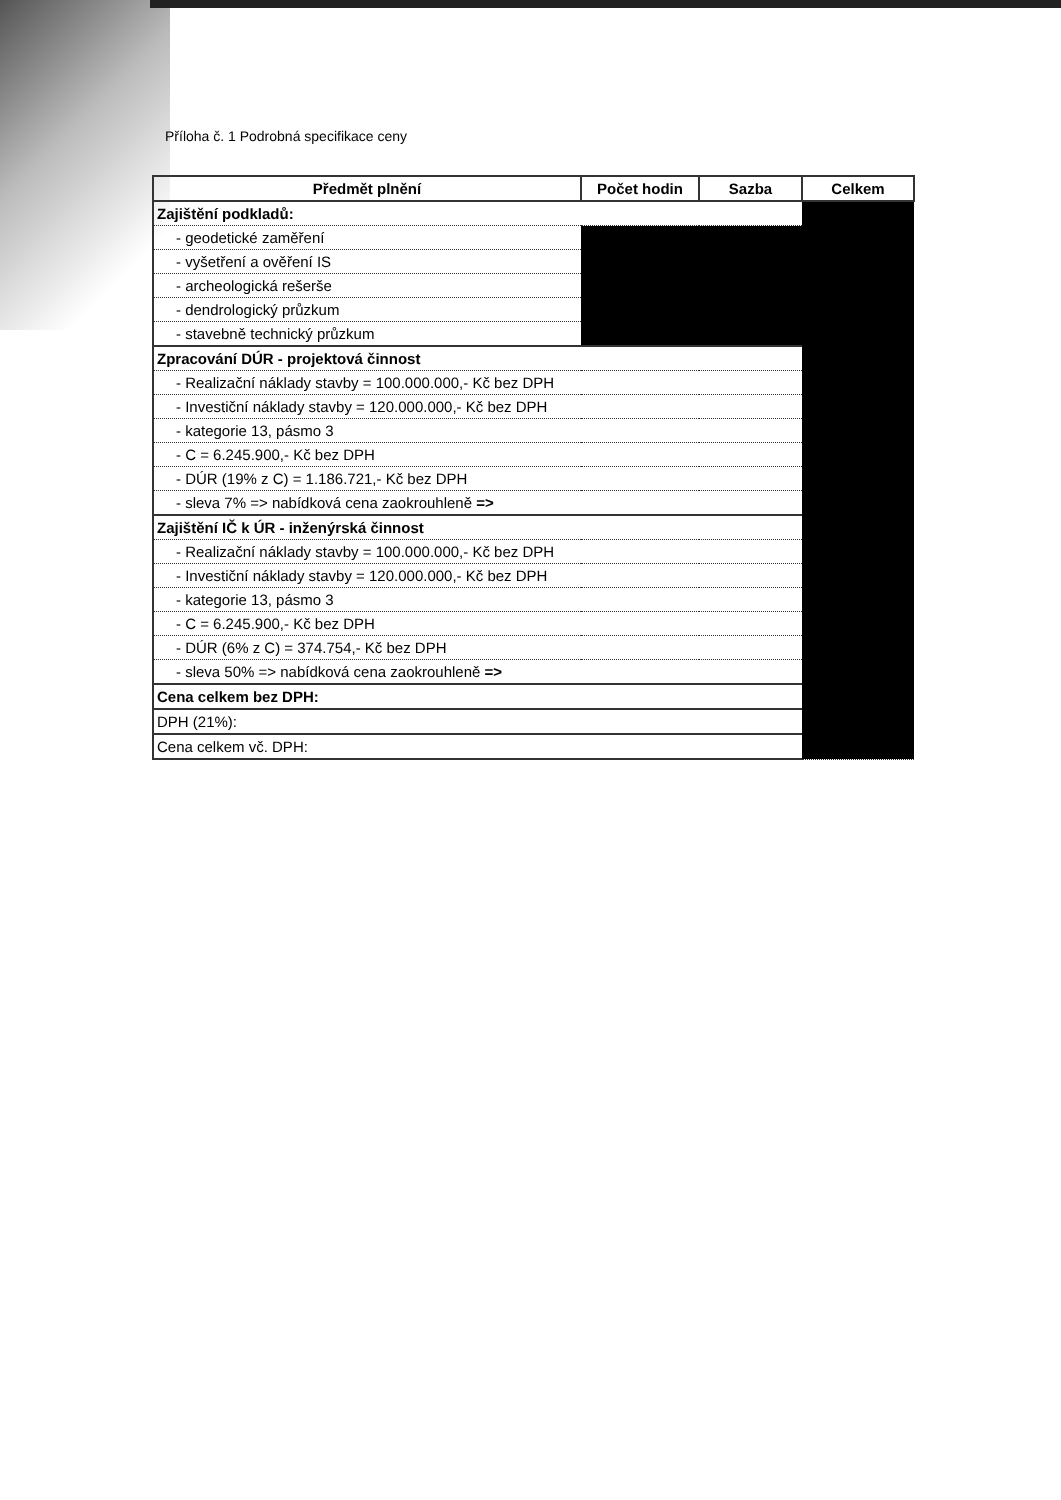Příloha č. 1 Podrobná specifikace ceny
| Předmět plnění | Počet hodin | Sazba | Celkem |
| --- | --- | --- | --- |
| Zajištění podkladů: | | | |
| - geodetické zaměření | | | |
| - vyšetření a ověření IS | | | |
| - archeologická rešerše | | | |
| - dendrologický průzkum | | | |
| - stavebně technický průzkum | | | |
| Zpracování DÚR - projektová činnost | | | |
| - Realizační náklady stavby = 100.000.000,- Kč bez DPH | | | |
| - Investiční náklady stavby = 120.000.000,- Kč bez DPH | | | |
| - kategorie 13, pásmo 3 | | | |
| - C = 6.245.900,- Kč bez DPH | | | |
| - DÚR (19% z C) = 1.186.721,- Kč bez DPH | | | |
| - sleva 7% => nabídková cena zaokrouhleně => | | | |
| Zajištění IČ k ÚR - inženýrská činnost | | | |
| - Realizační náklady stavby = 100.000.000,- Kč bez DPH | | | |
| - Investiční náklady stavby = 120.000.000,- Kč bez DPH | | | |
| - kategorie 13, pásmo 3 | | | |
| - C = 6.245.900,- Kč bez DPH | | | |
| - DÚR (6% z C) = 374.754,- Kč bez DPH | | | |
| - sleva 50% => nabídková cena zaokrouhleně => | | | |
| Cena celkem bez DPH: | | | |
| DPH (21%): | | | |
| Cena celkem vč. DPH: | | | |